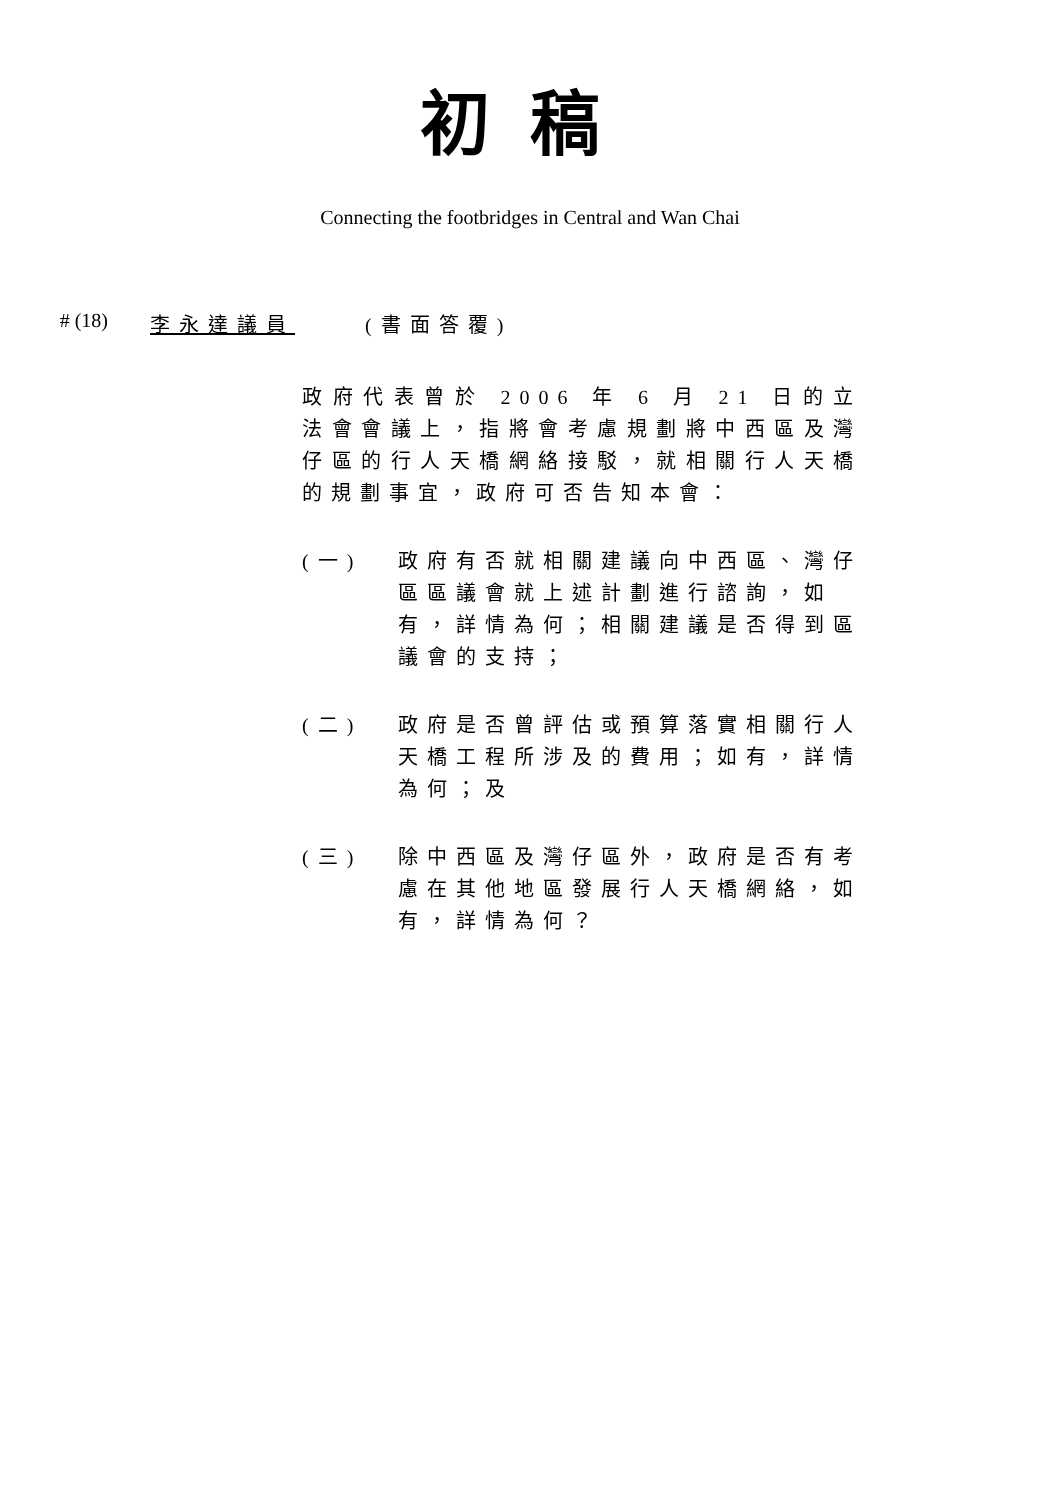初稿
Connecting the footbridges in Central and Wan Chai
# (18)
李永達議員 (書面答覆)
政府代表曾於 2006 年 6 月 21 日的立法會會議上，指將會考慮規劃將中西區及灣仔區的行人天橋網絡接駁，就相關行人天橋的規劃事宜，政府可否告知本會：
(一) 政府有否就相關建議向中西區、灣仔區區議會就上述計劃進行諮詢，如有，詳情為何；相關建議是否得到區議會的支持；
(二) 政府是否曾評估或預算落實相關行人天橋工程所涉及的費用；如有，詳情為何；及
(三) 除中西區及灣仔區外，政府是否有考慮在其他地區發展行人天橋網絡，如有，詳情為何？